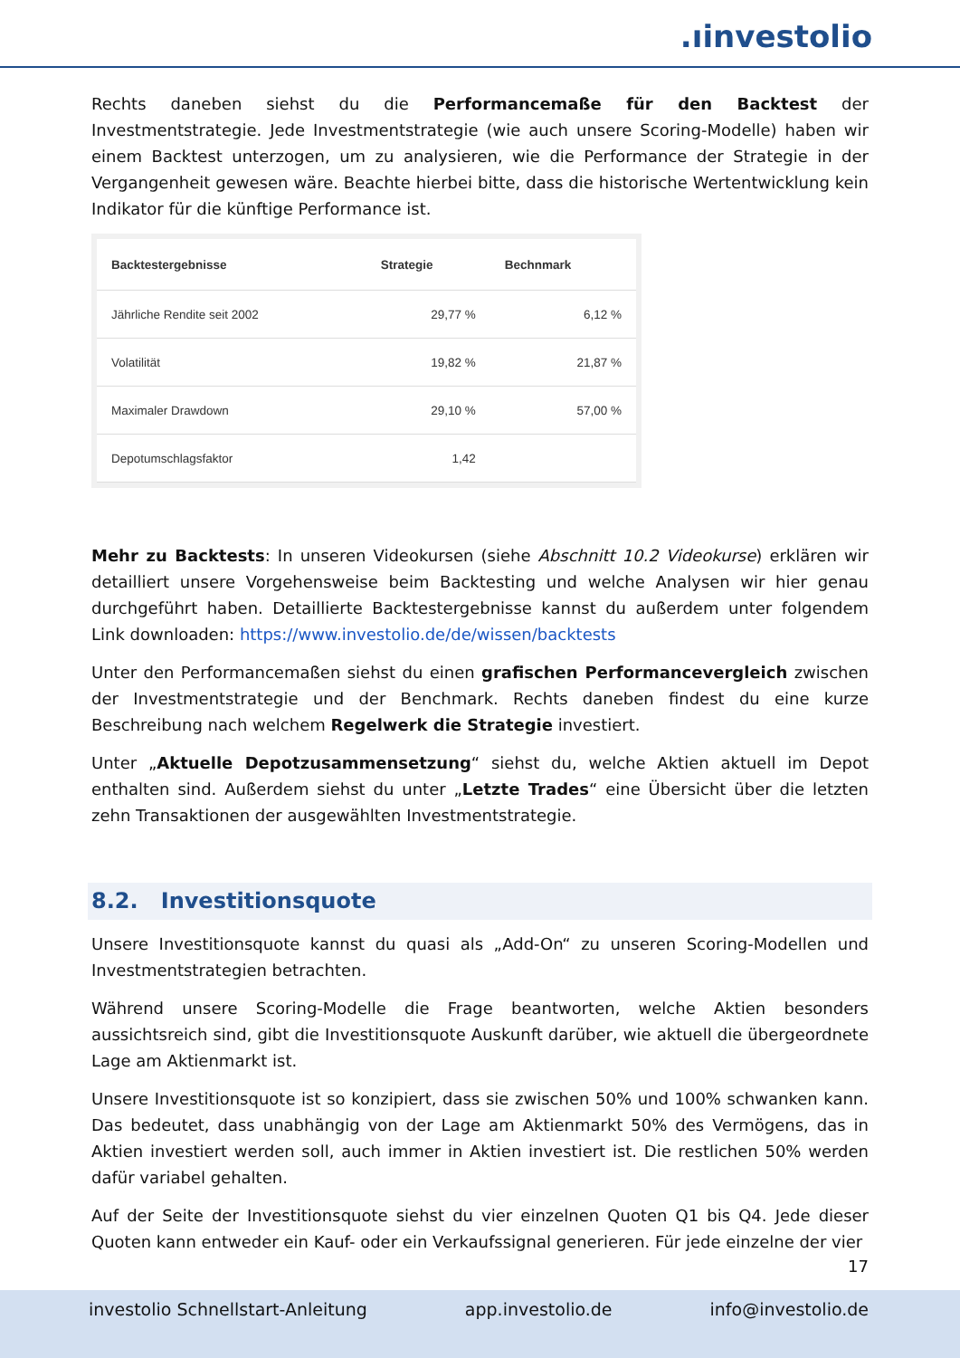.ıinvestolio
Rechts daneben siehst du die Performancemaße für den Backtest der Investmentstrategie. Jede Investmentstrategie (wie auch unsere Scoring-Modelle) haben wir einem Backtest unterzogen, um zu analysieren, wie die Performance der Strategie in der Vergangenheit gewesen wäre. Beachte hierbei bitte, dass die historische Wertentwicklung kein Indikator für die künftige Performance ist.
| Backtestergebnisse | Strategie | Bechnmark |
| --- | --- | --- |
| Jährliche Rendite seit 2002 | 29,77 % | 6,12 % |
| Volatilität | 19,82 % | 21,87 % |
| Maximaler Drawdown | 29,10 % | 57,00 % |
| Depotumschlagsfaktor | 1,42 | |
Mehr zu Backtests: In unseren Videokursen (siehe Abschnitt 10.2 Videokurse) erklären wir detailliert unsere Vorgehensweise beim Backtesting und welche Analysen wir hier genau durchgeführt haben. Detaillierte Backtestergebnisse kannst du außerdem unter folgendem Link downloaden: https://www.investolio.de/de/wissen/backtests
Unter den Performancemaßen siehst du einen grafischen Performancevergleich zwischen der Investmentstrategie und der Benchmark. Rechts daneben findest du eine kurze Beschreibung nach welchem Regelwerk die Strategie investiert.
Unter „Aktuelle Depotzusammensetzung“ siehst du, welche Aktien aktuell im Depot enthalten sind. Außerdem siehst du unter „Letzte Trades“ eine Übersicht über die letzten zehn Transaktionen der ausgewählten Investmentstrategie.
8.2. Investitionsquote
Unsere Investitionsquote kannst du quasi als „Add-On“ zu unseren Scoring-Modellen und Investmentstrategien betrachten.
Während unsere Scoring-Modelle die Frage beantworten, welche Aktien besonders aussichtsreich sind, gibt die Investitionsquote Auskunft darüber, wie aktuell die übergeordnete Lage am Aktienmarkt ist.
Unsere Investitionsquote ist so konzipiert, dass sie zwischen 50% und 100% schwanken kann. Das bedeutet, dass unabhängig von der Lage am Aktienmarkt 50% des Vermögens, das in Aktien investiert werden soll, auch immer in Aktien investiert ist. Die restlichen 50% werden dafür variabel gehalten.
Auf der Seite der Investitionsquote siehst du vier einzelnen Quoten Q1 bis Q4. Jede dieser Quoten kann entweder ein Kauf- oder ein Verkaufssignal generieren. Für jede einzelne der vier
17
investolio Schnellstart-Anleitung app.investolio.de info@investolio.de